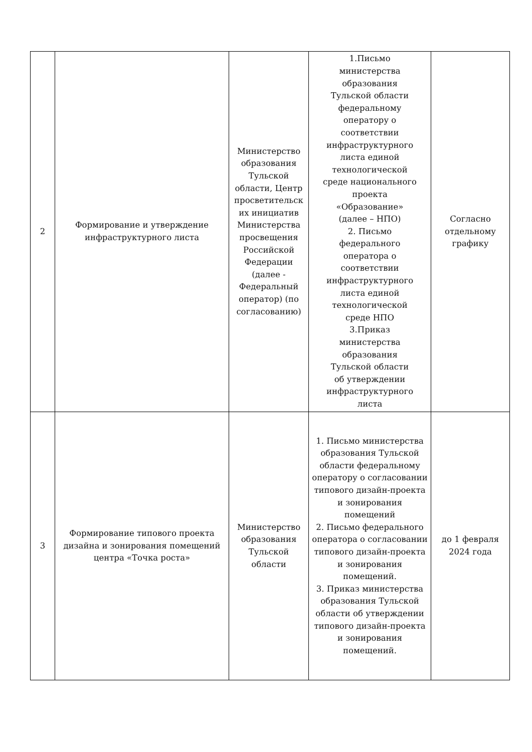| 2 | Формирование и утверждение инфраструктурного листа | Министерство образования Тульской области, Центр просветительск их инициатив Министерства просвещения Российской Федерации (далее - Федеральный оператор) (по согласованию) | 1.Письмо министерства образования Тульской области федеральному оператору о соответствии инфраструктурного листа единой технологической среде национального проекта «Образование» (далее – НПО) 2. Письмо федерального оператора о соответствии инфраструктурного листа единой технологической среде НПО 3.Приказ министерства образования Тульской области об утверждении инфраструктурного листа | Согласно отдельному графику |
| 3 | Формирование типового проекта дизайна и зонирования помещений центра «Точка роста» | Министерство образования Тульской области | 1. Письмо министерства образования Тульской области федеральному оператору о согласовании типового дизайн-проекта и зонирования помещений 2. Письмо федерального оператора о согласовании типового дизайн-проекта и зонирования помещений. 3. Приказ министерства образования Тульской области об утверждении типового дизайн-проекта и зонирования помещений. | до 1 февраля 2024 года |